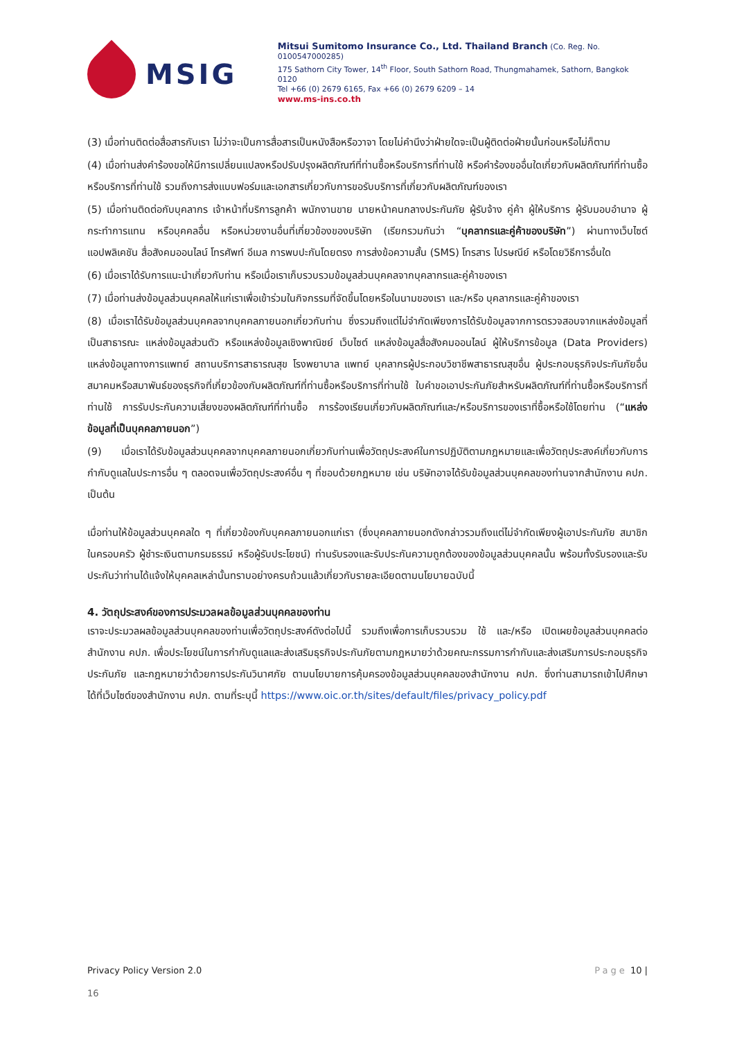MSIG
Mitsui Sumitomo Insurance Co., Ltd. Thailand Branch (Co. Reg. No. 0100547000285)
175 Sathorn City Tower, 14<sup>th</sup> Floor, South Sathorn Road, Thungmahamek, Sathorn, Bangkok 0120
Tel +66 (0) 2679 6165, Fax +66 (0) 2679 6209 – 14
www.ms-ins.co.th
(3) เมื่อท่านติดต่อสื่อสารกับเรา ไม่ว่าจะเป็นการสื่อสารเป็นหนังสือหรือวาจา โดยไม่คำนึงว่าฝ่ายใดจะเป็นผู้ติดต่อฝ่ายนั้นก่อนหรือไม่ก็ตาม
(4) เมื่อท่านส่งคำร้องขอให้มีการเปลี่ยนแปลงหรือปรับปรุงผลิตภัณฑ์ที่ท่านซื้อหรือบริการที่ท่านใช้ หรือคำร้องขออื่นใดเกี่ยวกับผลิตภัณฑ์ที่ท่านซื้อหรือบริการที่ท่านใช้ รวมถึงการส่งแบบฟอร์มและเอกสารเกี่ยวกับการขอรับบริการที่เกี่ยวกับผลิตภัณฑ์ของเรา
(5) เมื่อท่านติดต่อกับบุคลากร เจ้าหน้าที่บริการลูกค้า พนักงานขาย นายหน้าคนกลางประกันภัย ผู้รับจ้าง คู่ค้า ผู้ให้บริการ ผู้รับมอบอำนาจ ผู้กระทำการแทน หรือบุคคลอื่น หรือหน่วยงานอื่นที่เกี่ยวข้องของบริษัท (เรียกรวมกันว่า “บุคลากรและคู่ค้าของบริษัท”) ผ่านทางเว็บไซต์ แอปพลิเคชัน สื่อสังคมออนไลน์ โทรศัพท์ อีเมล การพบปะกันโดยตรง การส่งข้อความสั้น (SMS) โทรสาร ไปรษณีย์ หรือโดยวิธีการอื่นใด
(6) เมื่อเราได้รับการแนะนำเกี่ยวกับท่าน หรือเมื่อเราเก็บรวบรวมข้อมูลส่วนบุคคลจากบุคลากรและคู่ค้าของเรา
(7) เมื่อท่านส่งข้อมูลส่วนบุคคลให้แก่เราเพื่อเข้าร่วมในกิจกรรมที่จัดขึ้นโดยหรือในนามของเรา และ/หรือ บุคลากรและคู่ค้าของเรา
(8) เมื่อเราได้รับข้อมูลส่วนบุคคลจากบุคคลภายนอกเกี่ยวกับท่าน ซึ่งรวมถึงแต่ไม่จำกัดเพียงการได้รับข้อมูลจากการตรวจสอบจากแหล่งข้อมูลที่เป็นสาธารณะ แหล่งข้อมูลส่วนตัว หรือแหล่งข้อมูลเชิงพาณิชย์ เว็บไซต์ แหล่งข้อมูลสื่อสังคมออนไลน์ ผู้ให้บริการข้อมูล (Data Providers) แหล่งข้อมูลทางการแพทย์ สถานบริการสาธารณสุข โรงพยาบาล แพทย์ บุคลากรผู้ประกอบวิชาชีพสาธารณสุขอื่น ผู้ประกอบธุรกิจประกันภัยอื่น สมาคมหรือสมาพันธ์ของธุรกิจที่เกี่ยวข้องกับผลิตภัณฑ์ที่ท่านซื้อหรือบริการที่ท่านใช้ ใบคำขอเอาประกันภัยสำหรับผลิตภัณฑ์ที่ท่านซื้อหรือบริการที่ท่านใช้ การรับประกันความเสี่ยงของผลิตภัณฑ์ที่ท่านซื้อ การร้องเรียนเกี่ยวกับผลิตภัณฑ์และ/หรือบริการของเราที่ซื้อหรือใช้โดยท่าน (“แหล่งข้อมูลที่เป็นบุคคลภายนอก”)
(9) เมื่อเราได้รับข้อมูลส่วนบุคคลจากบุคคลภายนอกเกี่ยวกับท่านเพื่อวัตถุประสงค์ในการปฏิบัติตามกฎหมายและเพื่อวัตถุประสงค์เกี่ยวกับการกำกับดูแลในประการอื่น ๆ ตลอดจนเพื่อวัตถุประสงค์อื่น ๆ ที่ชอบด้วยกฎหมาย เช่น บริษัทอาจได้รับข้อมูลส่วนบุคคลของท่านจากสำนักงาน คปภ. เป็นต้น
เมื่อท่านให้ข้อมูลส่วนบุคคลใด ๆ ที่เกี่ยวข้องกับบุคคลภายนอกแก่เรา (ซึ่งบุคคลภายนอกดังกล่าวรวมถึงแต่ไม่จำกัดเพียงผู้เอาประกันภัย สมาชิกในครอบครัว ผู้ชำระเงินตามกรมธรรม์ หรือผู้รับประโยชน์) ท่านรับรองและรับประกันความถูกต้องของข้อมูลส่วนบุคคลนั้น พร้อมทั้งรับรองและรับประกันว่าท่านได้แจ้งให้บุคคลเหล่านั้นทราบอย่างครบถ้วนแล้วเกี่ยวกับรายละเอียดตามนโยบายฉบับนี้
4. วัตถุประสงค์ของการประมวลผลข้อมูลส่วนบุคคลของท่าน
เราจะประมวลผลข้อมูลส่วนบุคคลของท่านเพื่อวัตถุประสงค์ดังต่อไปนี้ รวมถึงเพื่อการเก็บรวบรวม ใช้ และ/หรือ เปิดเผยข้อมูลส่วนบุคคลต่อสำนักงาน คปภ. เพื่อประโยชน์ในการกำกับดูแลและส่งเสริมธุรกิจประกันภัยตามกฎหมายว่าด้วยคณะกรรมการกำกับและส่งเสริมการประกอบธุรกิจประกันภัย และกฎหมายว่าด้วยการประกันวินาศภัย ตามนโยบายการคุ้มครองข้อมูลส่วนบุคคลของสำนักงาน คปภ. ซึ่งท่านสามารถเข้าไปศึกษาได้ที่เว็บไซต์ของสำนักงาน คปภ. ตามที่ระบุนี้ https://www.oic.or.th/sites/default/files/privacy_policy.pdf
Privacy Policy Version 2.0 Page 10 |
16